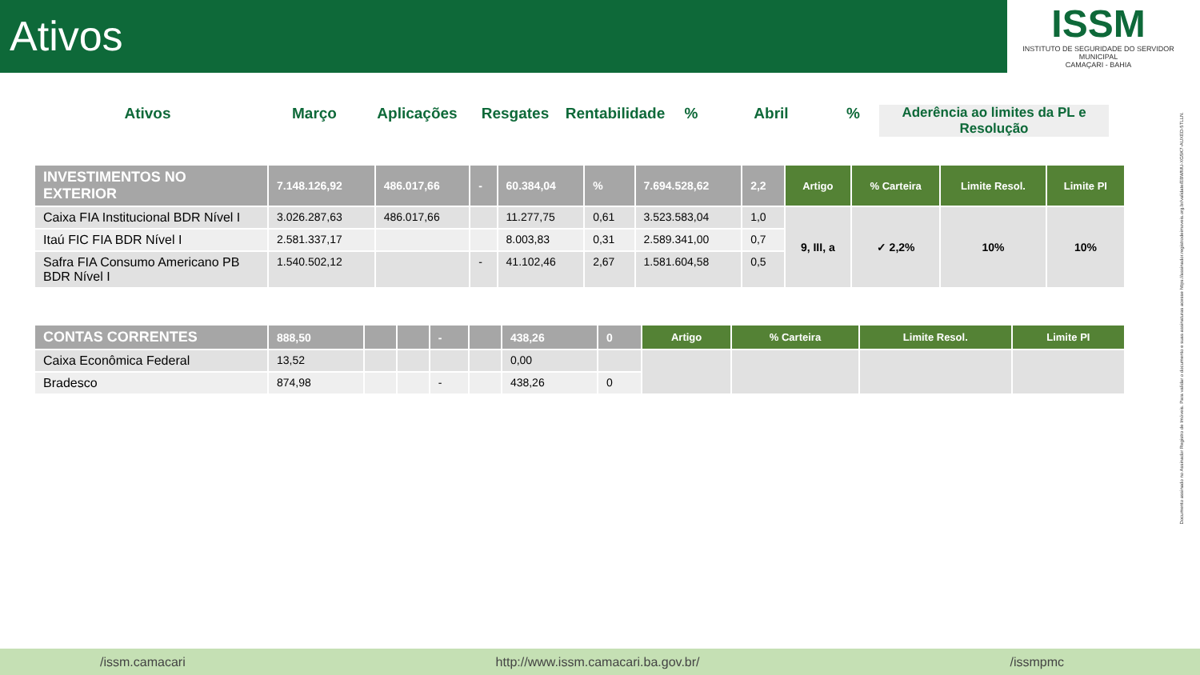Ativos
ISSM
INSTITUTO DE SEGURIDADE DO SERVIDOR MUNICIPAL
CAMAÇARI - BAHIA
Ativos Março Aplicações Resgates Rentabilidade
% Abril % Aderência ao limites da PL e Resolução
| INVESTIMENTOS NO EXTERIOR | 7.148.126,92 | 486.017,66 | - | 60.384,04 | % | 7.694.528,62 | 2,2 | Artigo | % Carteira | Limite Resol. | Limite PI |
| Caixa FIA Institucional BDR Nível I | 3.026.287,63 | 486.017,66 | | 11.277,75 | 0,61 | 3.523.583,04 | 1,0 | 9, III, a | ✓ 2,2% | 10% | 10% |
| Itaú FIC FIA BDR Nível I | 2.581.337,17 | | | 8.003,83 | 0,31 | 2.589.341,00 | 0,7 | | | | |
| Safra FIA Consumo Americano PB BDR Nível I | 1.540.502,12 | | - | 41.102,46 | 2,67 | 1.581.604,58 | 0,5 | | | | |
| CONTAS CORRENTES | 888,50 | | | - | | 438,26 | 0 | Artigo | % Carteira | Limite Resol. | Limite PI |
| Caixa Econômica Federal | 13,52 | | | | | 0,00 | | | | | |
| Bradesco | 874,98 | | | - | | 438,26 | 0 | | | | |
Documento assinado no Assinador Registro de Imóveis. Para validar o documento e suas assinaturas acesse https://assinador.registrodeimoveis.org.br/validate/EBWMU-XG5K7-AUXED-5TLLN.
/issm.camacari http://www.issm.camacari.ba.gov.br/ /issmpmc